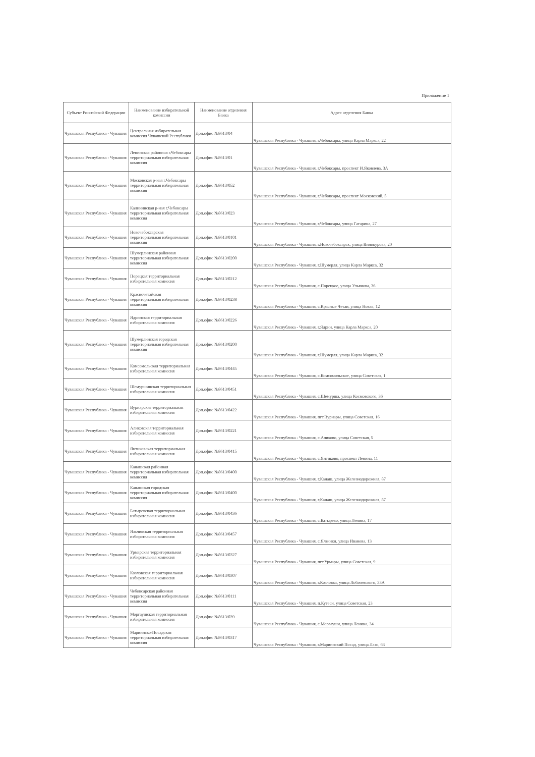Приложение 1
| Субъект Российской Федерации | Наименование избирательной комиссии | Наименование отделения Банка | Адрес отделения Банка |
| --- | --- | --- | --- |
| Чувашская Республика - Чувашия | Центральная избирательная комиссия Чувашской Республики | Доп.офис №8613/04 | Чувашская Республика - Чувашия, г.Чебоксары, улица Карла Маркса, 22 |
| Чувашская Республика - Чувашия | Ленинская районная г.Чебоксары территориальная избирательная комиссия | Доп.офис №8613/01 | Чувашская Республика - Чувашия, г.Чебоксары, проспект И.Яковлева, 3А |
| Чувашская Республика - Чувашия | Московская р-ная г.Чебоксары территориальная избирательная комиссия | Доп.офис №8613/052 | Чувашская Республика - Чувашия, г.Чебоксары, проспект Московский, 5 |
| Чувашская Республика - Чувашия | Калининская р-ная г.Чебоксары территориальная избирательная комиссия | Доп.офис №8613/023 | Чувашская Республика - Чувашия, г.Чебоксары, улица Гагарина, 27 |
| Чувашская Республика - Чувашия | Новочебоксарская территориальная избирательная комиссия | Доп.офис №8613/0101 | Чувашская Республика - Чувашия, г.Новочебоксарск, улица Винокурова, 20 |
| Чувашская Республика - Чувашия | Шумерлинская районная территориальная избирательная комиссия | Доп.офис №8613/0200 | Чувашская Республика - Чувашия, г.Шумерля, улица Карла Маркса, 32 |
| Чувашская Республика - Чувашия | Порецкая территориальная избирательная комиссия | Доп.офис №8613/0212 | Чувашская Республика - Чувашия, с.Порецкое, улица Ульянова, 36 |
| Чувашская Республика - Чувашия | Красночетайская территориальная избирательная комиссия | Доп.офис №8613/0238 | Чувашская Республика - Чувашия, с.Красные Четаи, улица Новая, 12 |
| Чувашская Республика - Чувашия | Ядринская территориальная избирательная комиссия | Доп.офис №8613/0226 | Чувашская Республика - Чувашия, г.Ядрин, улица Карла Маркса, 20 |
| Чувашская Республика - Чувашия | Шумерлинская городская территориальная избирательная комиссия | Доп.офис №8613/0200 | Чувашская Республика - Чувашия, г.Шумерля, улица Карла Маркса, 32 |
| Чувашская Республика - Чувашия | Комсомольская территориальная избирательная комиссия | Доп.офис №8613/0445 | Чувашская Республика - Чувашия, с.Комсомольское, улица Советская, 1 |
| Чувашская Республика - Чувашия | Шемуршинская территориальная избирательная комиссия | Доп.офис №8613/0451 | Чувашская Республика - Чувашия, с.Шемурша, улица Космовского, 36 |
| Чувашская Республика - Чувашия | Вурнарская территориальная избирательная комиссия | Доп.офис №8613/0422 | Чувашская Республика - Чувашия, пгт.Вурнары, улица Советская, 16 |
| Чувашская Республика - Чувашия | Аликовская территориальная избирательная комиссия | Доп.офис №8613/0221 | Чувашская Республика - Чувашия, с.Аликово, улица Советская, 5 |
| Чувашская Республика - Чувашия | Янтиковская территориальная избирательная комиссия | Доп.офис №8613/0415 | Чувашская Республика - Чувашия, с.Янтиково, проспект Ленина, 11 |
| Чувашская Республика - Чувашия | Канашская районная территориальная избирательная комиссия | Доп.офис №8613/0400 | Чувашская Республика - Чувашия, г.Канаш, улица Железнодорожная, 87 |
| Чувашская Республика - Чувашия | Канашская городская территориальная избирательная комиссия | Доп.офис №8613/0400 | Чувашская Республика - Чувашия, г.Канаш, улица Железнодорожная, 87 |
| Чувашская Республика - Чувашия | Батыревская территориальная избирательная комиссия | Доп.офис №8613/0436 | Чувашская Республика - Чувашия, с.Батырево, улица Ленина, 17 |
| Чувашская Республика - Чувашия | Яльчикская территориальная избирательная комиссия | Доп.офис №8613/0457 | Чувашская Республика - Чувашия, с.Яльчики, улица Иванова, 13 |
| Чувашская Республика - Чувашия | Урмарская территориальная избирательная комиссия | Доп.офис №8613/0327 | Чувашская Республика - Чувашия, пгт.Урмары, улица Советская, 9 |
| Чувашская Республика - Чувашия | Козловская территориальная избирательная комиссия | Доп.офис №8613/0307 | Чувашская Республика - Чувашия, г.Козловка, улица Лобачевского, 33А |
| Чувашская Республика - Чувашия | Чебоксарская районная территориальная избирательная комиссия | Доп.офис №8613/0111 | Чувашская Республика - Чувашия, п.Кугеси, улица Советская, 23 |
| Чувашская Республика - Чувашия | Моргаушская территориальная избирательная комиссия | Доп.офис №8613/039 | Чувашская Республика - Чувашия, с.Моргауши, улица Ленина, 34 |
| Чувашская Республика - Чувашия | Мариинско-Посадская территориальная избирательная комиссия | Доп.офис №8613/0317 | Чувашская Республика - Чувашия, г.Мариинский Посад, улица Лазо, 63 |